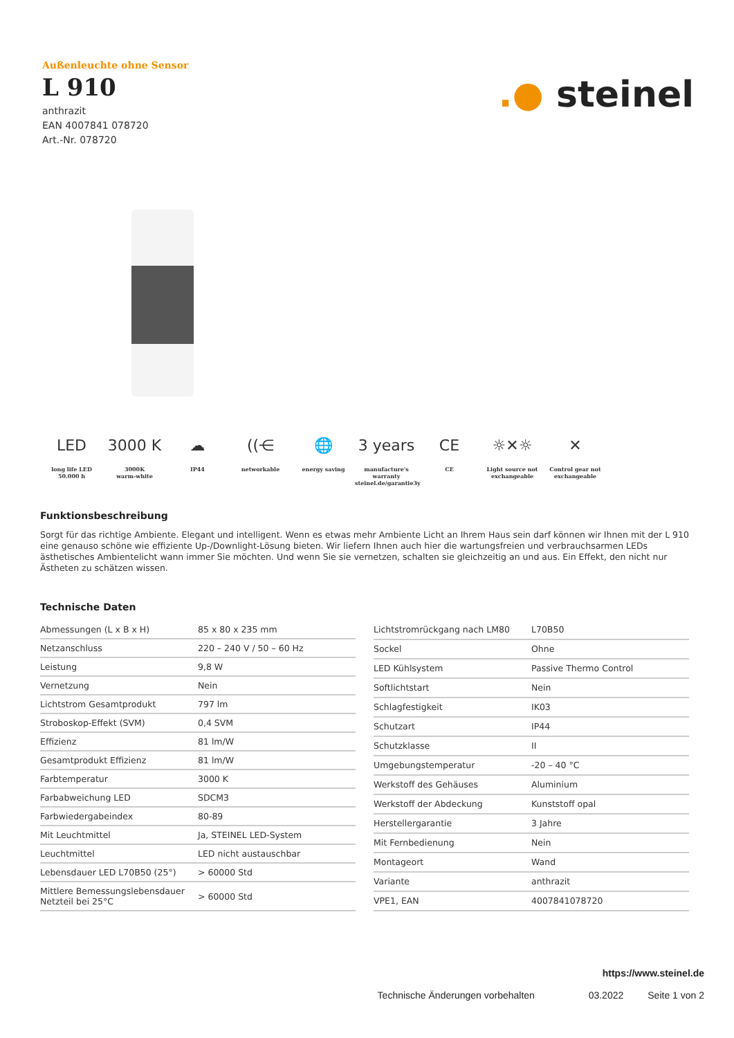Außenleuchte ohne Sensor
L 910
anthrazit
EAN 4007841 078720
Art.-Nr. 078720
.● steinel
LED
long life LED
50.000 h
3000 K
3000K
warm-white
☁
IP44
((⋲
networkable
🌐
energy saving
3 years
manufacture's
warranty
steinel.de/garantie3y
CE
CE
☼✕☼
Light source not
exchangeable
✕
Control gear not
exchangeable
Funktionsbeschreibung
Sorgt für das richtige Ambiente. Elegant und intelligent. Wenn es etwas mehr Ambiente Licht an Ihrem Haus sein darf können wir Ihnen mit der L 910 eine genauso schöne wie effiziente Up-/Downlight-Lösung bieten. Wir liefern Ihnen auch hier die wartungsfreien und verbrauchsarmen LEDs ästhetisches Ambientelicht wann immer Sie möchten. Und wenn Sie sie vernetzen, schalten sie gleichzeitig an und aus. Ein Effekt, den nicht nur Ästheten zu schätzen wissen.
Technische Daten
| Abmessungen (L x B x H) | 85 x 80 x 235 mm |
| Netzanschluss | 220 – 240 V / 50 – 60 Hz |
| Leistung | 9,8 W |
| Vernetzung | Nein |
| Lichtstrom Gesamtprodukt | 797 lm |
| Stroboskop-Effekt (SVM) | 0,4 SVM |
| Effizienz | 81 lm/W |
| Gesamtprodukt Effizienz | 81 lm/W |
| Farbtemperatur | 3000 K |
| Farbabweichung LED | SDCM3 |
| Farbwiedergabeindex | 80-89 |
| Mit Leuchtmittel | Ja, STEINEL LED-System |
| Leuchtmittel | LED nicht austauschbar |
| Lebensdauer LED L70B50 (25°) | > 60000 Std |
| Mittlere Bemessungslebensdauer Netzteil bei 25°C | > 60000 Std |
| Lichtstromrückgang nach LM80 | L70B50 |
| Sockel | Ohne |
| LED Kühlsystem | Passive Thermo Control |
| Softlichtstart | Nein |
| Schlagfestigkeit | IK03 |
| Schutzart | IP44 |
| Schutzklasse | II |
| Umgebungstemperatur | -20 – 40 °C |
| Werkstoff des Gehäuses | Aluminium |
| Werkstoff der Abdeckung | Kunststoff opal |
| Herstellergarantie | 3 Jahre |
| Mit Fernbedienung | Nein |
| Montageort | Wand |
| Variante | anthrazit |
| VPE1, EAN | 4007841078720 |
https://www.steinel.de
Technische Änderungen vorbehalten 03.2022 Seite 1 von 2